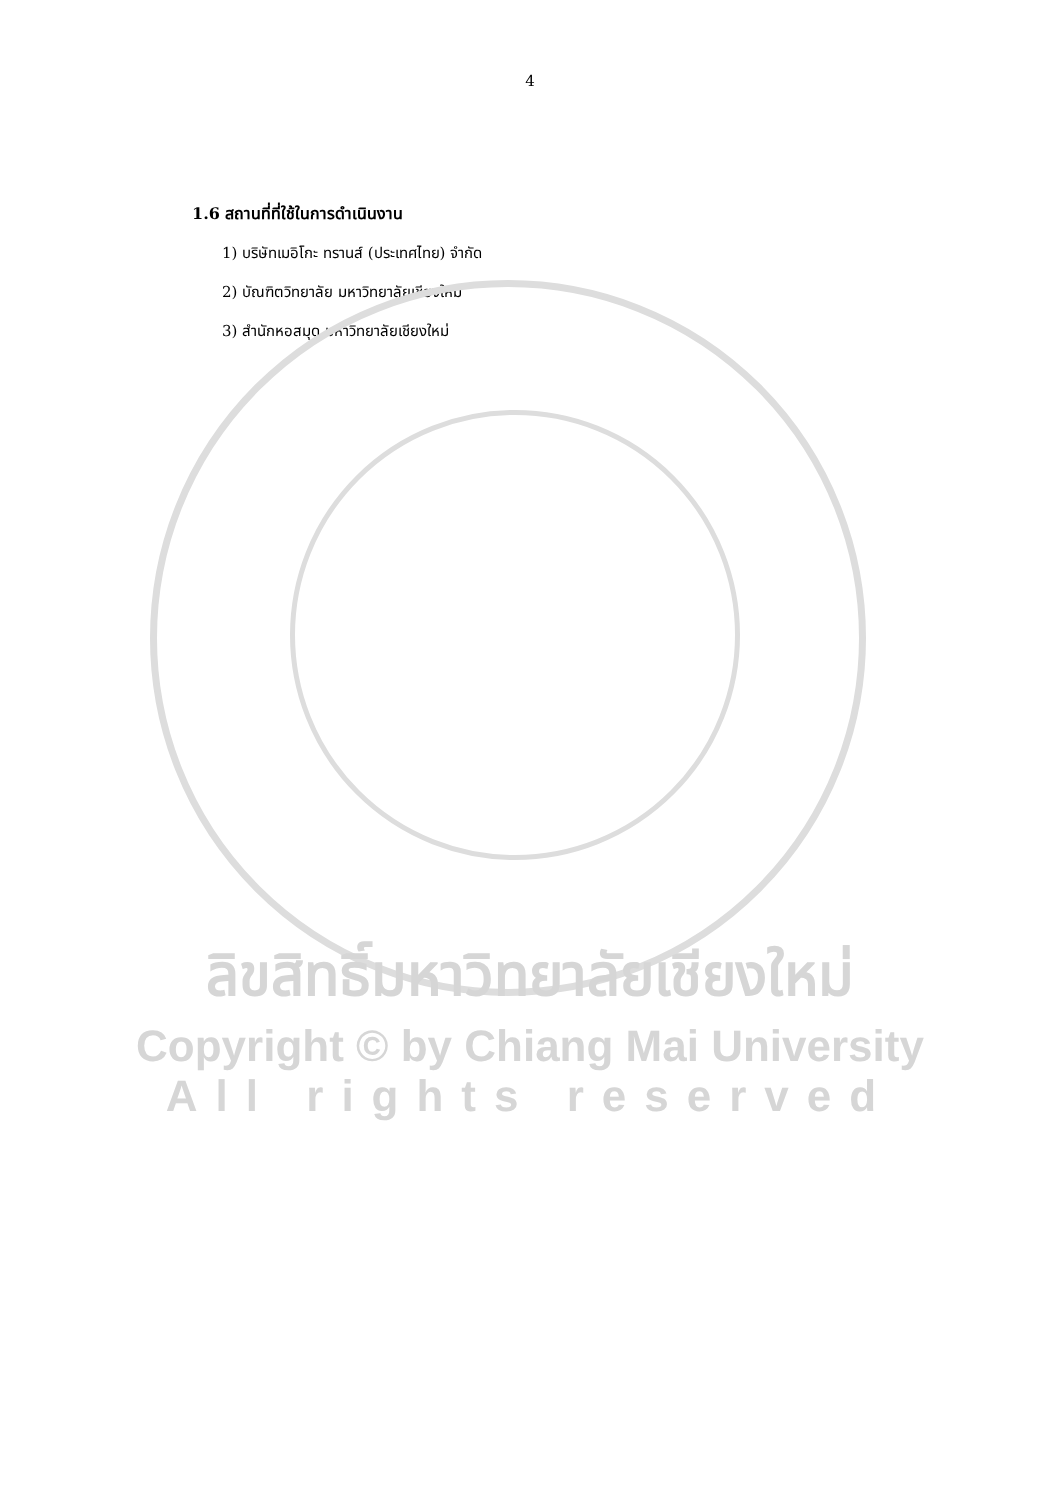4
1.6 สถานที่ที่ใช้ในการดำเนินงาน
1) บริษัทเมอิโกะ ทรานส์ (ประเทศไทย) จำกัด
2) บัณฑิตวิทยาลัย มหาวิทยาลัยเชียงใหม่
3) สำนักหอสมุด มหาวิทยาลัยเชียงใหม่
ลิขสิทธิ์มหาวิทยาลัยเชียงใหม่
Copyright © by Chiang Mai University
All rights reserved